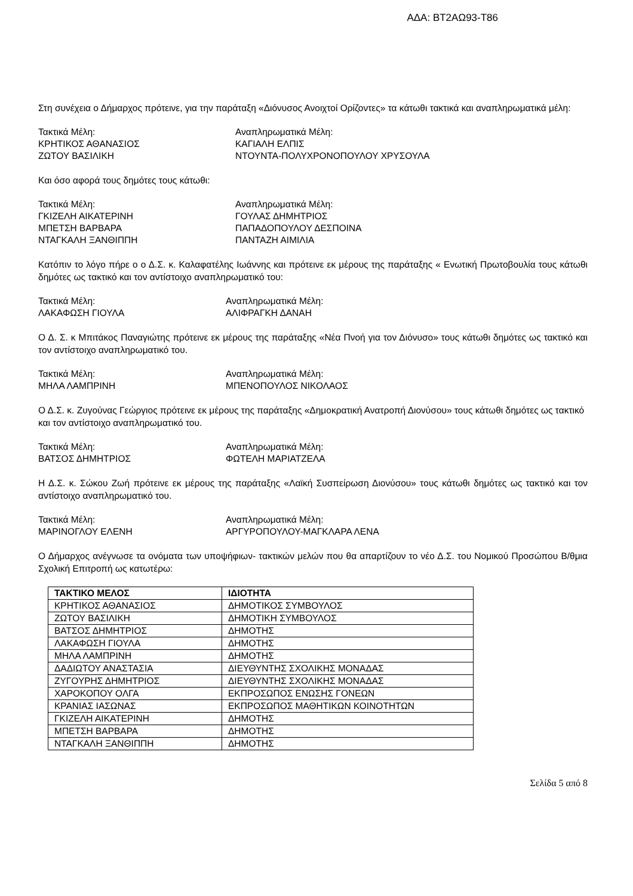ΑΔΑ: ΒΤ2ΑΩ93-Τ86
Στη συνέχεια ο Δήμαρχος πρότεινε, για την παράταξη «Διόνυσος Ανοιχτοί Ορίζοντες» τα κάτωθι τακτικά και αναπληρωματικά μέλη:
Τακτικά Μέλη:
Αναπληρωματικά Μέλη:
ΚΡΗΤΙΚΟΣ ΑΘΑΝΑΣΙΟΣ
ΚΑΓΙΑΛΗ ΕΛΠΙΣ
ΖΩΤΟΥ ΒΑΣΙΛΙΚΗ
ΝΤΟΥΝΤΑ-ΠΟΛΥΧΡΟΝΟΠΟΥΛΟΥ ΧΡΥΣΟΥΛΑ
Και όσο αφορά τους δημότες τους κάτωθι:
Τακτικά Μέλη:
Αναπληρωματικά Μέλη:
ΓΚΙΖΕΛΗ ΑΙΚΑΤΕΡΙΝΗ
ΓΟΥΛΑΣ ΔΗΜΗΤΡΙΟΣ
ΜΠΕΤΣΗ ΒΑΡΒΑΡΑ
ΠΑΠΑΔΟΠΟΥΛΟΥ ΔΕΣΠΟΙΝΑ
ΝΤΑΓΚΑΛΗ ΞΑΝΘΙΠΠΗ
ΠΑΝΤΑΖΗ ΑΙΜΙΛΙΑ
Κατόπιν το λόγο πήρε ο ο Δ.Σ. κ. Καλαφατέλης Ιωάννης και πρότεινε εκ μέρους της παράταξης « Ενωτική Πρωτοβουλία τους κάτωθι δημότες ως τακτικό και τον αντίστοιχο αναπληρωματικό του:
Τακτικά Μέλη:
Αναπληρωματικά Μέλη:
ΛΑΚΑΦΩΣΗ ΓΙΟΥΛΑ
ΑΛΙΦΡΑΓΚΗ ΔΑΝΑΗ
Ο Δ. Σ. κ Μπιτάκος Παναγιώτης πρότεινε εκ μέρους της παράταξης «Νέα Πνοή για τον Διόνυσο» τους κάτωθι δημότες ως τακτικό και τον αντίστοιχο αναπληρωματικό του.
Τακτικά Μέλη:
Αναπληρωματικά Μέλη:
ΜΗΛΑ ΛΑΜΠΡΙΝΗ
ΜΠΕΝΟΠΟΥΛΟΣ ΝΙΚΟΛΑΟΣ
Ο Δ.Σ. κ. Ζυγούνας Γεώργιος πρότεινε εκ μέρους της παράταξης «Δημοκρατική Ανατροπή Διονύσου» τους κάτωθι δημότες ως τακτικό και τον αντίστοιχο αναπληρωματικό του.
Τακτικά Μέλη:
Αναπληρωματικά Μέλη:
ΒΑΤΣΟΣ ΔΗΜΗΤΡΙΟΣ
ΦΩΤΕΛΗ ΜΑΡΙΑΤΖΕΛΑ
Η Δ.Σ. κ. Σώκου Ζωή πρότεινε εκ μέρους της παράταξης «Λαϊκή Συσπείρωση Διονύσου» τους κάτωθι δημότες ως τακτικό και τον αντίστοιχο αναπληρωματικό του.
Τακτικά Μέλη:
Αναπληρωματικά Μέλη:
ΜΑΡΙΝΟΓΛΟΥ ΕΛΕΝΗ
ΑΡΓΥΡΟΠΟΥΛΟΥ-ΜΑΓΚΛΑΡΑ ΛΕΝΑ
Ο Δήμαρχος ανέγνωσε τα ονόματα των υποψήφιων- τακτικών μελών που θα απαρτίζουν το νέο Δ.Σ. του Νομικού Προσώπου Β/θμια Σχολική Επιτροπή ως κατωτέρω:
| ΤΑΚΤΙΚΟ ΜΕΛΟΣ | ΙΔΙΟΤΗΤΑ |
| --- | --- |
| ΚΡΗΤΙΚΟΣ ΑΘΑΝΑΣΙΟΣ | ΔΗΜΟΤΙΚΟΣ ΣΥΜΒΟΥΛΟΣ |
| ΖΩΤΟΥ ΒΑΣΙΛΙΚΗ | ΔΗΜΟΤΙΚΗ ΣΥΜΒΟΥΛΟΣ |
| ΒΑΤΣΟΣ ΔΗΜΗΤΡΙΟΣ | ΔΗΜΟΤΗΣ |
| ΛΑΚΑΦΩΣΗ ΓΙΟΥΛΑ | ΔΗΜΟΤΗΣ |
| ΜΗΛΑ ΛΑΜΠΡΙΝΗ | ΔΗΜΟΤΗΣ |
| ΔΑΔΙΩΤΟΥ ΑΝΑΣΤΑΣΙΑ | ΔΙΕΥΘΥΝΤΗΣ ΣΧΟΛΙΚΗΣ ΜΟΝΑΔΑΣ |
| ΖΥΓΟΥΡΗΣ ΔΗΜΗΤΡΙΟΣ | ΔΙΕΥΘΥΝΤΗΣ ΣΧΟΛΙΚΗΣ ΜΟΝΑΔΑΣ |
| ΧΑΡΟΚΟΠΟΥ ΟΛΓΑ | ΕΚΠΡΟΣΩΠΟΣ ΕΝΩΣΗΣ ΓΟΝΕΩΝ |
| ΚΡΑΝΙΑΣ ΙΑΣΩΝΑΣ | ΕΚΠΡΟΣΩΠΟΣ ΜΑΘΗΤΙΚΩΝ ΚΟΙΝΟΤΗΤΩΝ |
| ΓΚΙΖΕΛΗ ΑΙΚΑΤΕΡΙΝΗ | ΔΗΜΟΤΗΣ |
| ΜΠΕΤΣΗ ΒΑΡΒΑΡΑ | ΔΗΜΟΤΗΣ |
| ΝΤΑΓΚΑΛΗ ΞΑΝΘΙΠΠΗ | ΔΗΜΟΤΗΣ |
Σελίδα 5 από 8